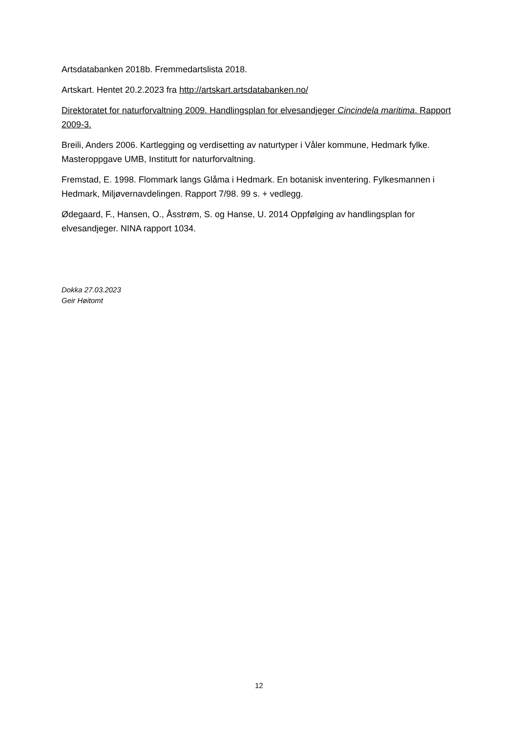Artsdatabanken 2018b. Fremmedartslista 2018.
Artskart. Hentet 20.2.2023 fra http://artskart.artsdatabanken.no/
Direktoratet for naturforvaltning 2009. Handlingsplan for elvesandjeger Cincindela maritima. Rapport 2009-3.
Breili, Anders 2006. Kartlegging og verdisetting av naturtyper i Våler kommune, Hedmark fylke. Masteroppgave UMB, Institutt for naturforvaltning.
Fremstad, E. 1998. Flommark langs Glåma i Hedmark. En botanisk inventering. Fylkesmannen i Hedmark, Miljøvernavdelingen. Rapport 7/98. 99 s. + vedlegg.
Ødegaard, F., Hansen, O., Åsstrøm, S. og Hanse, U. 2014 Oppfølging av handlingsplan for elvesandjeger. NINA rapport 1034.
Dokka 27.03.2023
Geir Høitomt
12